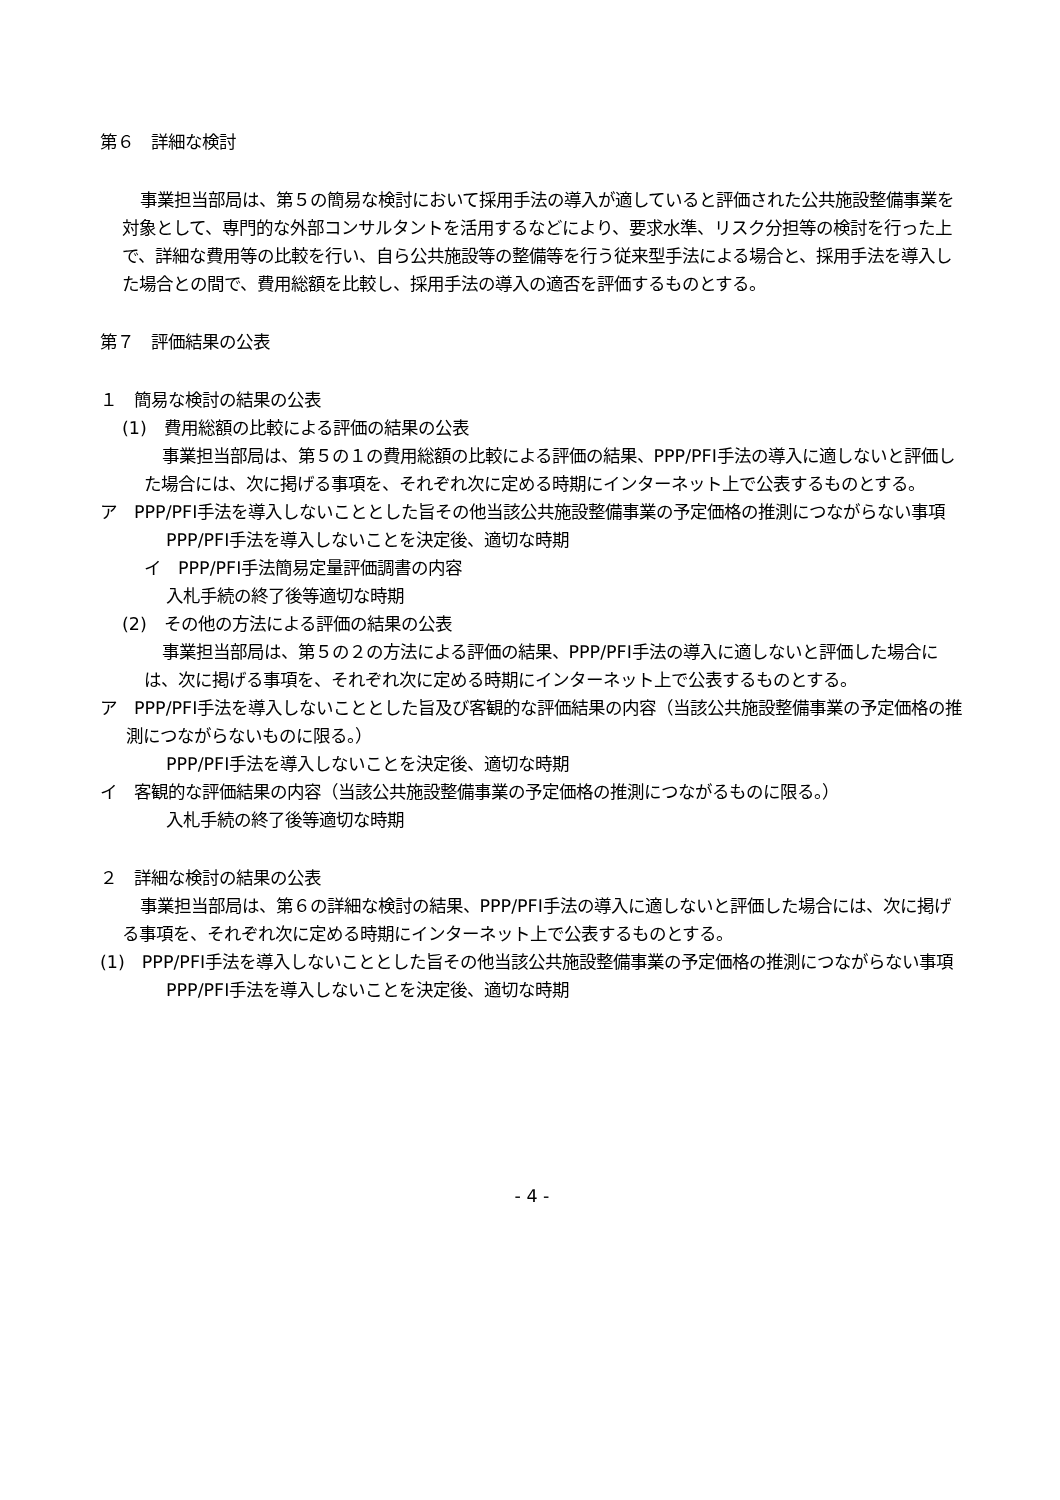第６　詳細な検討
事業担当部局は、第５の簡易な検討において採用手法の導入が適していると評価された公共施設整備事業を対象として、専門的な外部コンサルタントを活用するなどにより、要求水準、リスク分担等の検討を行った上で、詳細な費用等の比較を行い、自ら公共施設等の整備等を行う従来型手法による場合と、採用手法を導入した場合との間で、費用総額を比較し、採用手法の導入の適否を評価するものとする。
第７　評価結果の公表
１　簡易な検討の結果の公表
(1)　費用総額の比較による評価の結果の公表
事業担当部局は、第５の１の費用総額の比較による評価の結果、PPP/PFI手法の導入に適しないと評価した場合には、次に掲げる事項を、それぞれ次に定める時期にインターネット上で公表するものとする。
ア　PPP/PFI手法を導入しないこととした旨その他当該公共施設整備事業の予定価格の推測につながらない事項
PPP/PFI手法を導入しないことを決定後、適切な時期
イ　PPP/PFI手法簡易定量評価調書の内容
入札手続の終了後等適切な時期
(2)　その他の方法による評価の結果の公表
事業担当部局は、第５の２の方法による評価の結果、PPP/PFI手法の導入に適しないと評価した場合には、次に掲げる事項を、それぞれ次に定める時期にインターネット上で公表するものとする。
ア　PPP/PFI手法を導入しないこととした旨及び客観的な評価結果の内容（当該公共施設整備事業の予定価格の推測につながらないものに限る。）
PPP/PFI手法を導入しないことを決定後、適切な時期
イ　客観的な評価結果の内容（当該公共施設整備事業の予定価格の推測につながるものに限る。）
入札手続の終了後等適切な時期
２　詳細な検討の結果の公表
事業担当部局は、第６の詳細な検討の結果、PPP/PFI手法の導入に適しないと評価した場合には、次に掲げる事項を、それぞれ次に定める時期にインターネット上で公表するものとする。
(1)　PPP/PFI手法を導入しないこととした旨その他当該公共施設整備事業の予定価格の推測につながらない事項
PPP/PFI手法を導入しないことを決定後、適切な時期
- 4 -